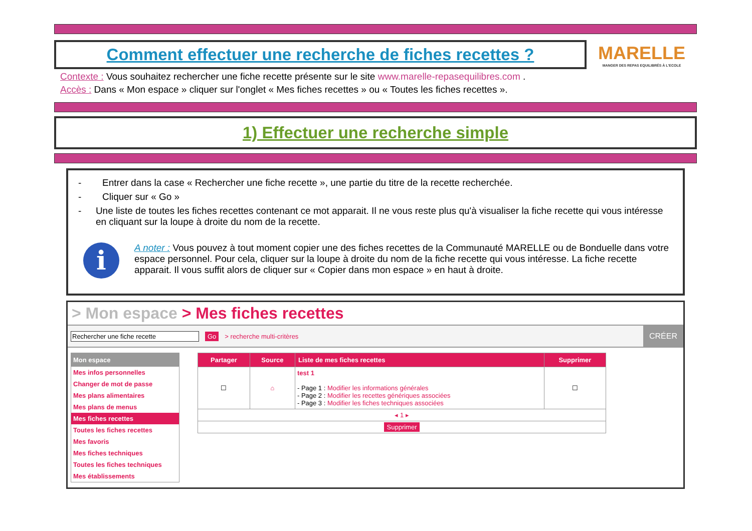Comment effectuer une recherche de fiches recettes ?
MARELLE
MANGER DES REPAS EQUILIBRÉS À L'ECOLE
Contexte : Vous souhaitez rechercher une fiche recette présente sur le site www.marelle-repasequilibres.com .
Accès : Dans « Mon espace » cliquer sur l'onglet « Mes fiches recettes » ou « Toutes les fiches recettes ».
1) Effectuer une recherche simple
- Entrer dans la case « Rechercher une fiche recette », une partie du titre de la recette recherchée.
- Cliquer sur « Go »
- Une liste de toutes les fiches recettes contenant ce mot apparait. Il ne vous reste plus qu'à visualiser la fiche recette qui vous intéresse en cliquant sur la loupe à droite du nom de la recette.
i
A noter : Vous pouvez à tout moment copier une des fiches recettes de la Communauté MARELLE ou de Bonduelle dans votre espace personnel. Pour cela, cliquer sur la loupe à droite du nom de la fiche recette qui vous intéresse. La fiche recette apparait. Il vous suffit alors de cliquer sur « Copier dans mon espace » en haut à droite.
> Mon espace > Mes fiches recettes
Rechercher une fiche recette Go > recherche multi-critères CRÉER
Mon espace
Mes infos personnelles
Changer de mot de passe
Mes plans alimentaires
Mes plans de menus
Mes fiches recettes
Toutes les fiches recettes
Mes favoris
Mes fiches techniques
Toutes les fiches techniques
Mes établissements
| Partager | Source | Liste de mes fiches recettes | Supprimer |
| --- | --- | --- | --- |
| ☐ | ⌂ | test 1 - Page 1 : Modifier les informations générales - Page 2 : Modifier les recettes génériques associées - Page 3 : Modifier les fiches techniques associées | ☐ |
| ◂ 1 ▸ | | | |
| Supprimer | | | |